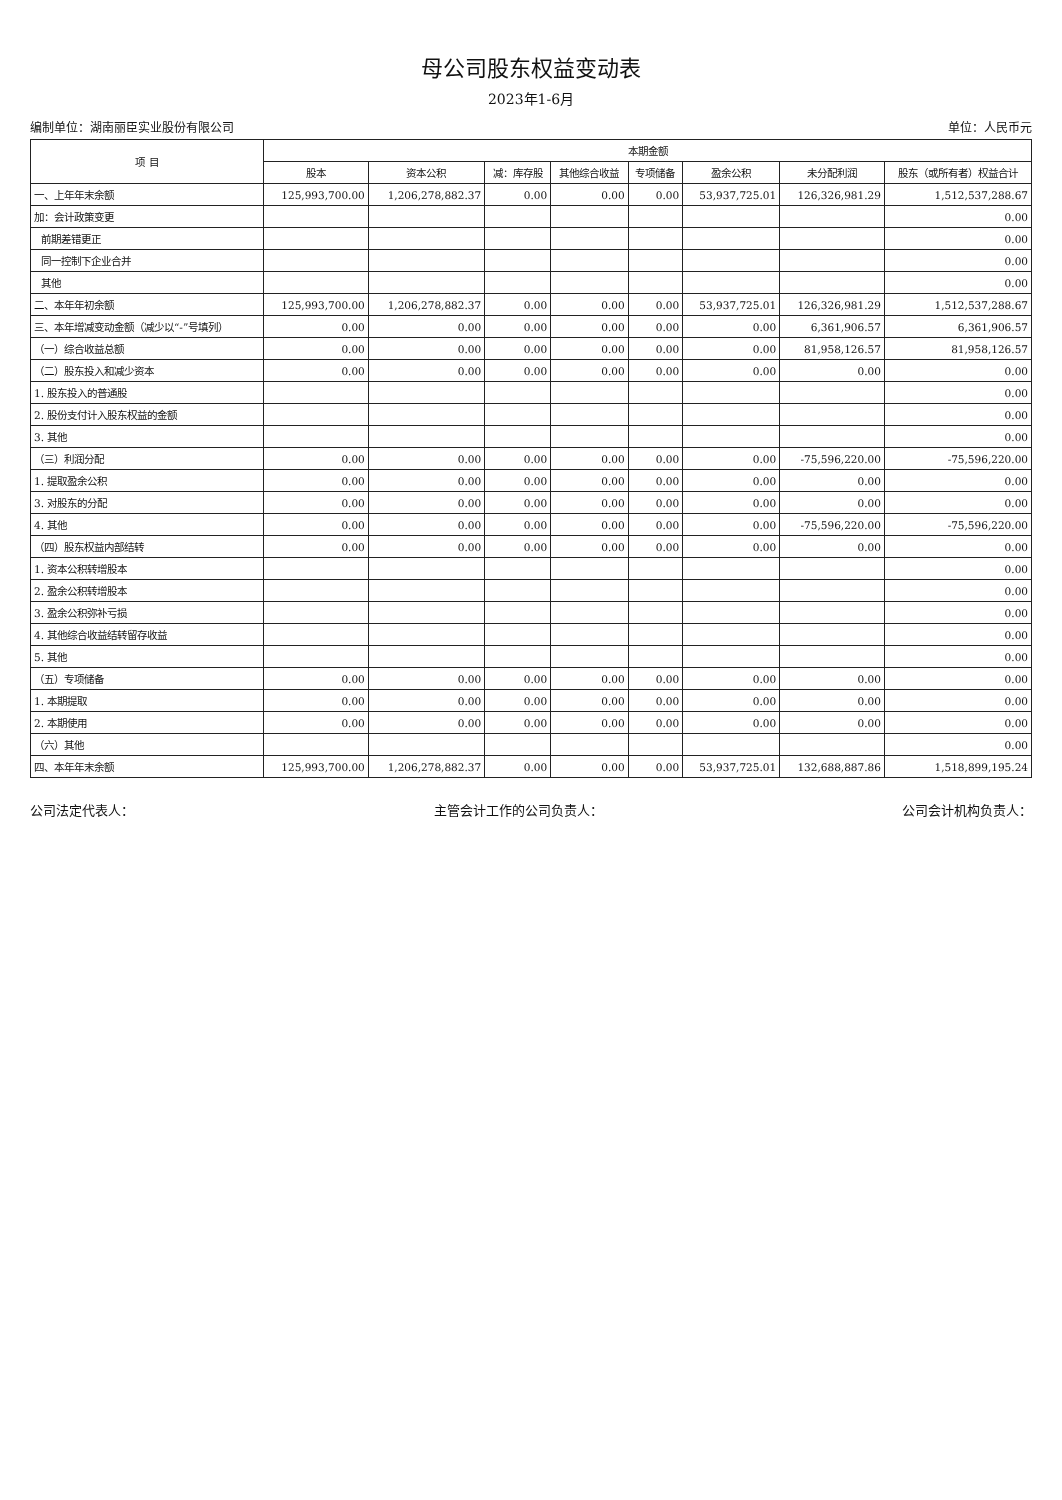母公司股东权益变动表
2023年1-6月
编制单位：湖南丽臣实业股份有限公司 单位：人民币元
| 项 目 | 本期金额 | | | | | | | |
| --- | --- | --- | --- | --- | --- | --- | --- | --- |
| | 股本 | 资本公积 | 减：库存股 | 其他综合收益 | 专项储备 | 盈余公积 | 未分配利润 | 股东（或所有者）权益合计 |
| 一、上年年末余额 | 125,993,700.00 | 1,206,278,882.37 | 0.00 | 0.00 | 0.00 | 53,937,725.01 | 126,326,981.29 | 1,512,537,288.67 |
| 加：会计政策变更 | | | | | | | | 0.00 |
| 前期差错更正 | | | | | | | | 0.00 |
| 同一控制下企业合并 | | | | | | | | 0.00 |
| 其他 | | | | | | | | 0.00 |
| 二、本年年初余额 | 125,993,700.00 | 1,206,278,882.37 | 0.00 | 0.00 | 0.00 | 53,937,725.01 | 126,326,981.29 | 1,512,537,288.67 |
| 三、本年增减变动金额（减少以“-”号填列） | 0.00 | 0.00 | 0.00 | 0.00 | 0.00 | 0.00 | 6,361,906.57 | 6,361,906.57 |
| （一）综合收益总额 | 0.00 | 0.00 | 0.00 | 0.00 | 0.00 | 0.00 | 81,958,126.57 | 81,958,126.57 |
| （二）股东投入和减少资本 | 0.00 | 0.00 | 0.00 | 0.00 | 0.00 | 0.00 | 0.00 | 0.00 |
| 1. 股东投入的普通股 | | | | | | | | 0.00 |
| 2. 股份支付计入股东权益的金额 | | | | | | | | 0.00 |
| 3. 其他 | | | | | | | | 0.00 |
| （三）利润分配 | 0.00 | 0.00 | 0.00 | 0.00 | 0.00 | 0.00 | -75,596,220.00 | -75,596,220.00 |
| 1. 提取盈余公积 | 0.00 | 0.00 | 0.00 | 0.00 | 0.00 | 0.00 | 0.00 | 0.00 |
| 3. 对股东的分配 | 0.00 | 0.00 | 0.00 | 0.00 | 0.00 | 0.00 | 0.00 | 0.00 |
| 4. 其他 | 0.00 | 0.00 | 0.00 | 0.00 | 0.00 | 0.00 | -75,596,220.00 | -75,596,220.00 |
| （四）股东权益内部结转 | 0.00 | 0.00 | 0.00 | 0.00 | 0.00 | 0.00 | 0.00 | 0.00 |
| 1. 资本公积转增股本 | | | | | | | | 0.00 |
| 2. 盈余公积转增股本 | | | | | | | | 0.00 |
| 3. 盈余公积弥补亏损 | | | | | | | | 0.00 |
| 4. 其他综合收益结转留存收益 | | | | | | | | 0.00 |
| 5. 其他 | | | | | | | | 0.00 |
| （五）专项储备 | 0.00 | 0.00 | 0.00 | 0.00 | 0.00 | 0.00 | 0.00 | 0.00 |
| 1. 本期提取 | 0.00 | 0.00 | 0.00 | 0.00 | 0.00 | 0.00 | 0.00 | 0.00 |
| 2. 本期使用 | 0.00 | 0.00 | 0.00 | 0.00 | 0.00 | 0.00 | 0.00 | 0.00 |
| （六）其他 | | | | | | | | 0.00 |
| 四、本年年末余额 | 125,993,700.00 | 1,206,278,882.37 | 0.00 | 0.00 | 0.00 | 53,937,725.01 | 132,688,887.86 | 1,518,899,195.24 |
公司法定代表人： 主管会计工作的公司负责人： 公司会计机构负责人：